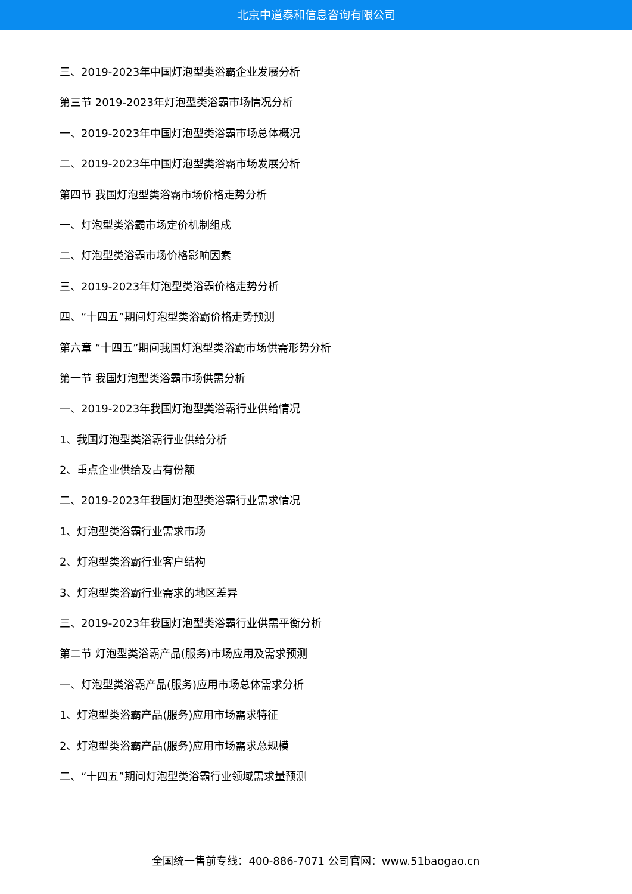北京中道泰和信息咨询有限公司
三、2019-2023年中国灯泡型类浴霸企业发展分析
第三节 2019-2023年灯泡型类浴霸市场情况分析
一、2019-2023年中国灯泡型类浴霸市场总体概况
二、2019-2023年中国灯泡型类浴霸市场发展分析
第四节 我国灯泡型类浴霸市场价格走势分析
一、灯泡型类浴霸市场定价机制组成
二、灯泡型类浴霸市场价格影响因素
三、2019-2023年灯泡型类浴霸价格走势分析
四、“十四五”期间灯泡型类浴霸价格走势预测
第六章 “十四五”期间我国灯泡型类浴霸市场供需形势分析
第一节 我国灯泡型类浴霸市场供需分析
一、2019-2023年我国灯泡型类浴霸行业供给情况
1、我国灯泡型类浴霸行业供给分析
2、重点企业供给及占有份额
二、2019-2023年我国灯泡型类浴霸行业需求情况
1、灯泡型类浴霸行业需求市场
2、灯泡型类浴霸行业客户结构
3、灯泡型类浴霸行业需求的地区差异
三、2019-2023年我国灯泡型类浴霸行业供需平衡分析
第二节 灯泡型类浴霸产品(服务)市场应用及需求预测
一、灯泡型类浴霸产品(服务)应用市场总体需求分析
1、灯泡型类浴霸产品(服务)应用市场需求特征
2、灯泡型类浴霸产品(服务)应用市场需求总规模
二、“十四五”期间灯泡型类浴霸行业领域需求量预测
全国统一售前专线：400-886-7071 公司官网：www.51baogao.cn